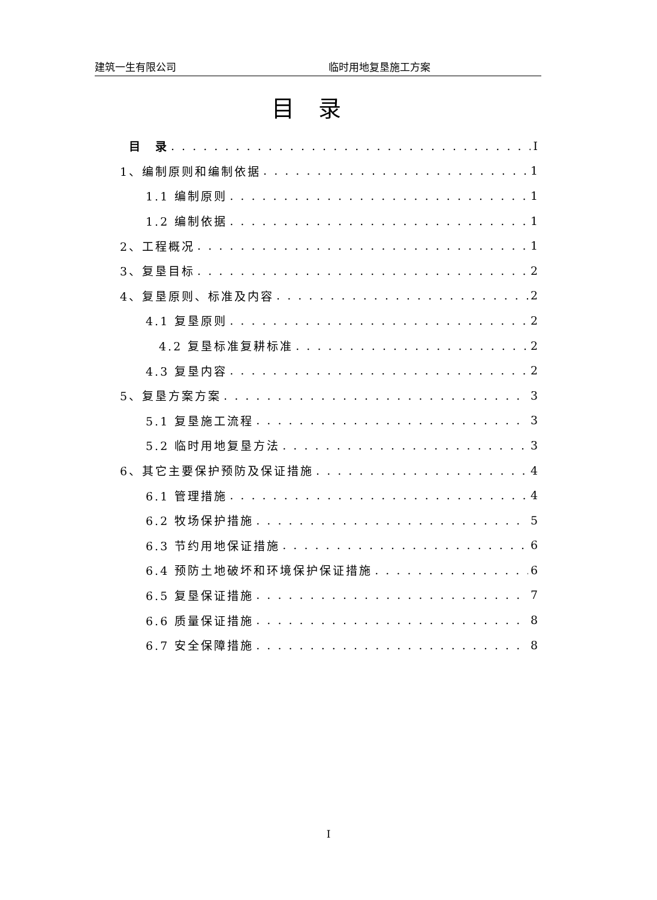建筑一生有限公司 临时用地复垦施工方案
目录
目　录 I
1、编制原则和编制依据 1
1.1 编制原则 1
1.2 编制依据 1
2、工程概况 1
3、复垦目标 2
4、复垦原则、标准及内容 2
4.1 复垦原则 2
4.2 复垦标准复耕标准 2
4.3 复垦内容 2
5、复垦方案方案 3
5.1 复垦施工流程 3
5.2 临时用地复垦方法 3
6、其它主要保护预防及保证措施 4
6.1 管理措施 4
6.2 牧场保护措施 5
6.3 节约用地保证措施 6
6.4 预防土地破坏和环境保护保证措施 6
6.5 复垦保证措施 7
6.6 质量保证措施 8
6.7 安全保障措施 8
I